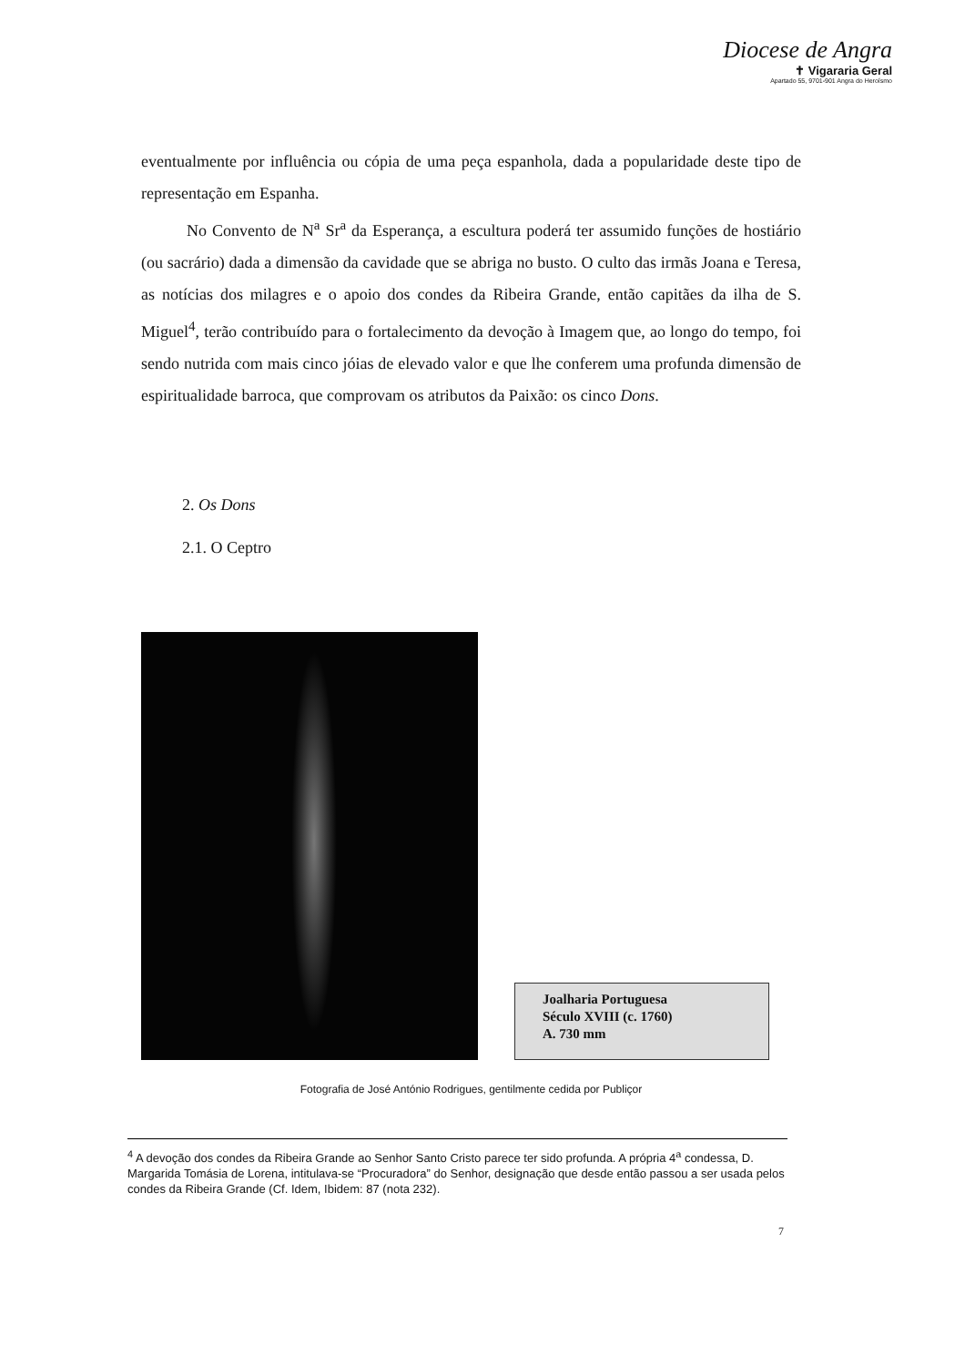Diocese de Angra
✝ Vigararia Geral
Apartado 55, 9701-901 Angra do Heroísmo
eventualmente por influência ou cópia de uma peça espanhola, dada a popularidade deste tipo de representação em Espanha.
No Convento de N<sup>a</sup> Sr<sup>a</sup> da Esperança, a escultura poderá ter assumido funções de hostiário (ou sacrário) dada a dimensão da cavidade que se abriga no busto. O culto das irmãs Joana e Teresa, as notícias dos milagres e o apoio dos condes da Ribeira Grande, então capitães da ilha de S. Miguel<sup>4</sup>, terão contribuído para o fortalecimento da devoção à Imagem que, ao longo do tempo, foi sendo nutrida com mais cinco jóias de elevado valor e que lhe conferem uma profunda dimensão de espiritualidade barroca, que comprovam os atributos da Paixão: os cinco Dons.
2. Os Dons
2.1. O Ceptro
Joalharia Portuguesa
Século XVIII (c. 1760)
A. 730 mm
Fotografia de José António Rodrigues, gentilmente cedida por Publiçor
<sup>4</sup> A devoção dos condes da Ribeira Grande ao Senhor Santo Cristo parece ter sido profunda. A própria 4<sup>a</sup> condessa, D. Margarida Tomásia de Lorena, intitulava-se “Procuradora” do Senhor, designação que desde então passou a ser usada pelos condes da Ribeira Grande (Cf. Idem, Ibidem: 87 (nota 232).
7